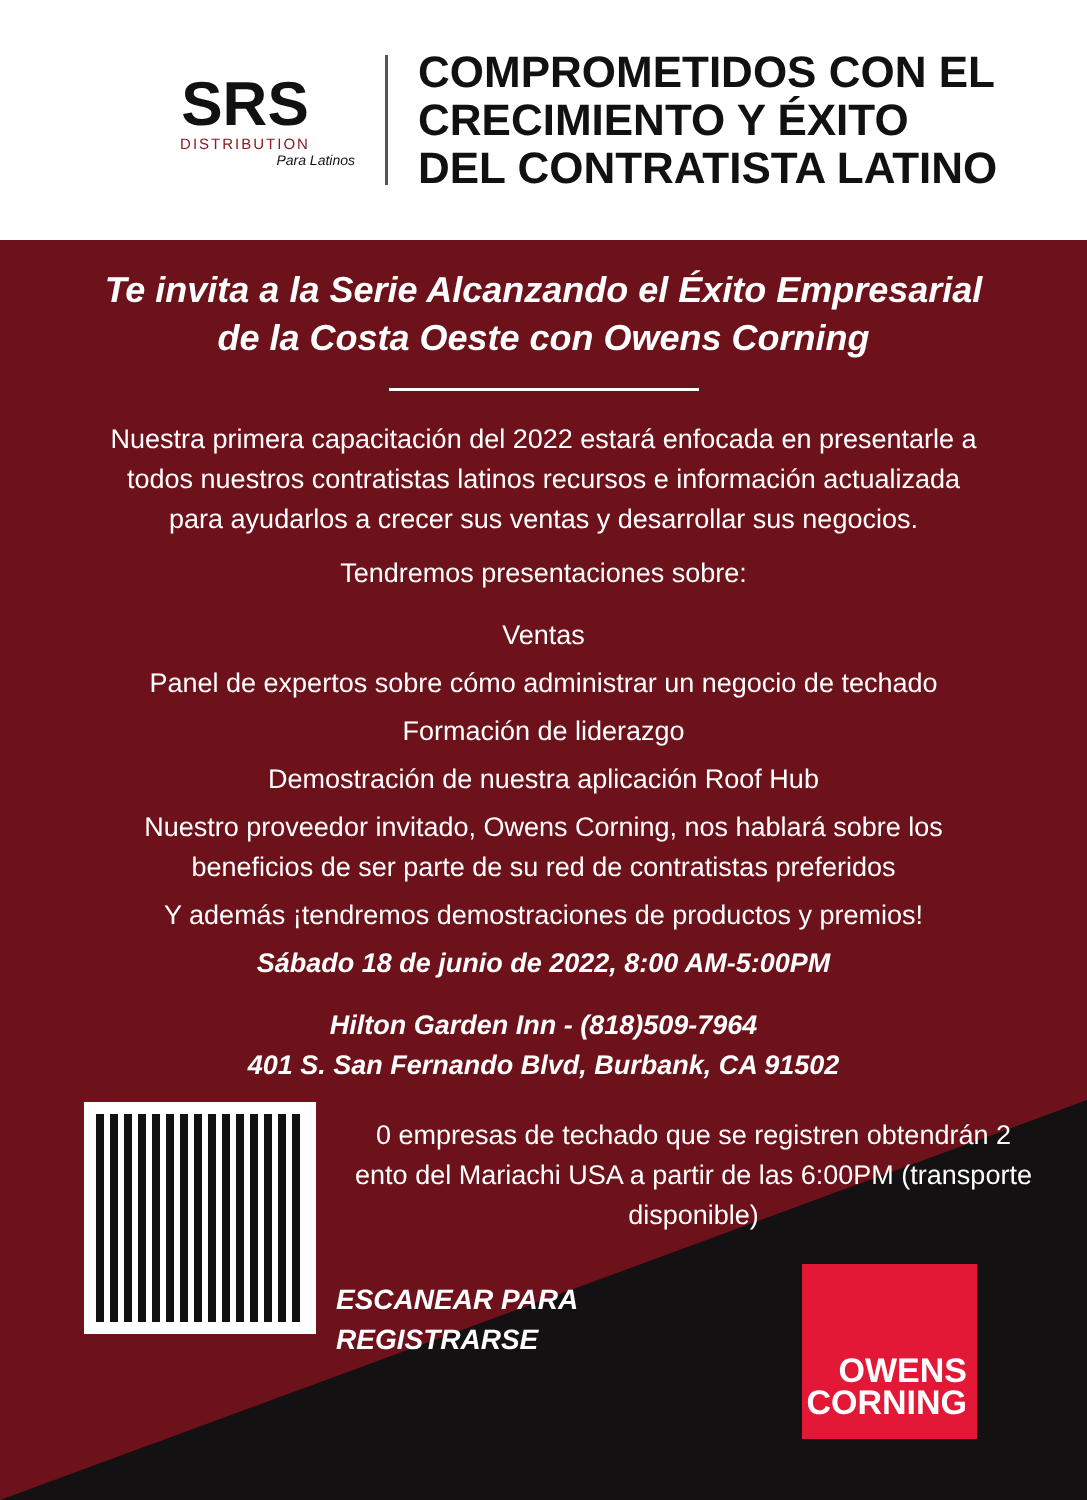SRS
DISTRIBUTION
Para Latinos
COMPROMETIDOS CON EL
CRECIMIENTO Y ÉXITO
DEL CONTRATISTA LATINO
Te invita a la Serie Alcanzando el Éxito Empresarial
de la Costa Oeste con Owens Corning
Nuestra primera capacitación del 2022 estará enfocada en presentarle a
todos nuestros contratistas latinos recursos e información actualizada
para ayudarlos a crecer sus ventas y desarrollar sus negocios.
Tendremos presentaciones sobre:
Ventas
Panel de expertos sobre cómo administrar un negocio de techado
Formación de liderazgo
Demostración de nuestra aplicación Roof Hub
Nuestro proveedor invitado, Owens Corning, nos hablará sobre los
beneficios de ser parte de su red de contratistas preferidos
Y además ¡tendremos demostraciones de productos y premios!
Sábado 18 de junio de 2022, 8:00 AM-5:00PM
Hilton Garden Inn - (818)509-7964
401 S. San Fernando Blvd, Burbank, CA 91502
0 empresas de techado que se registren obtendrán 2
ento del Mariachi USA a partir de las 6:00PM (transporte
disponible)
ESCANEAR PARA
REGISTRARSE
OWENS
CORNING